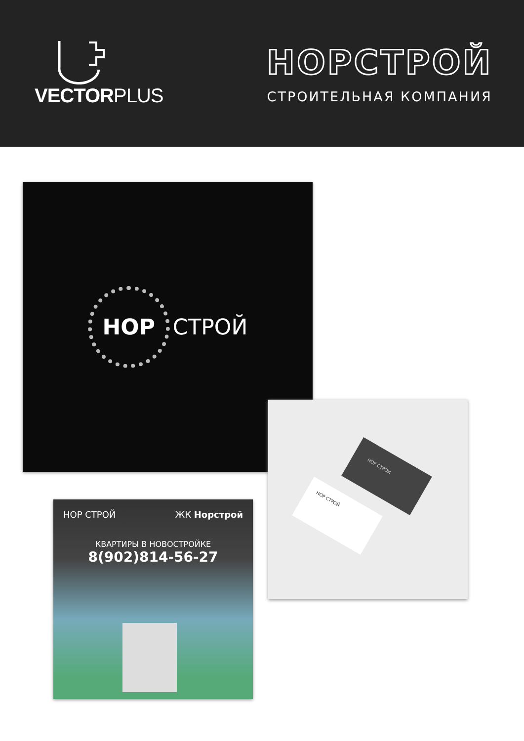VECTORPLUS
НОРСТРОЙ
СТРОИТЕЛЬНАЯ КОМПАНИЯ
НОР
СТРОЙ
НОР СТРОЙ
НОР СТРОЙ
НОР СТРОЙ ЖК Норстрой
КВАРТИРЫ В НОВОСТРОЙКЕ
8(902)814-56-27